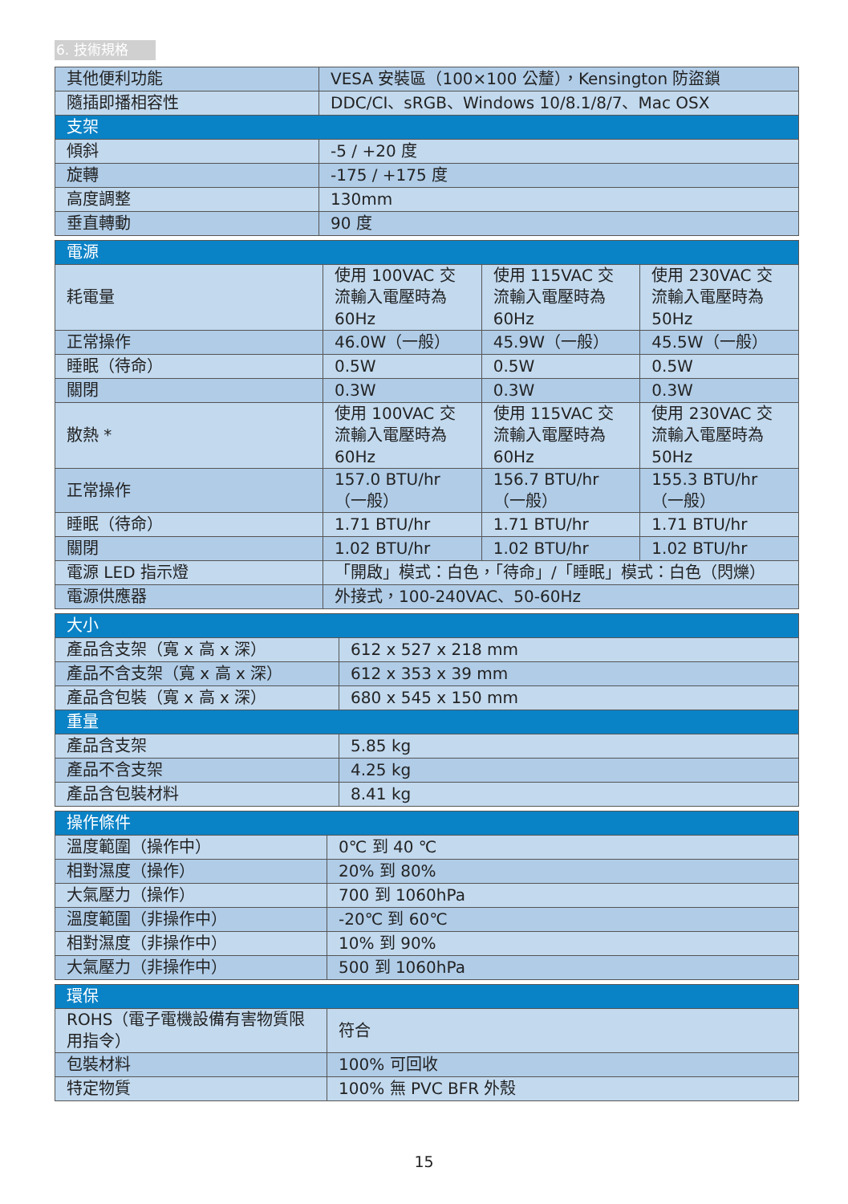6. 技術規格
| 其他便利功能 | VESA 安裝區（100×100 公釐），Kensington 防盜鎖 |
| 隨插即播相容性 | DDC/CI、sRGB、Windows 10/8.1/8/7、Mac OSX |
| 支架 | |
| 傾斜 | -5 / +20 度 |
| 旋轉 | -175 / +175 度 |
| 高度調整 | 130mm |
| 垂直轉動 | 90 度 |
| 電源 | | | |
| --- | --- | --- | --- |
| 耗電量 | 使用 100VAC 交流輸入電壓時為 60Hz | 使用 115VAC 交流輸入電壓時為 60Hz | 使用 230VAC 交流輸入電壓時為 50Hz |
| 正常操作 | 46.0W（一般） | 45.9W（一般） | 45.5W（一般） |
| 睡眠（待命） | 0.5W | 0.5W | 0.5W |
| 關閉 | 0.3W | 0.3W | 0.3W |
| 散熱 * | 使用 100VAC 交流輸入電壓時為 60Hz | 使用 115VAC 交流輸入電壓時為 60Hz | 使用 230VAC 交流輸入電壓時為 50Hz |
| 正常操作 | 157.0 BTU/hr（一般） | 156.7 BTU/hr（一般） | 155.3 BTU/hr（一般） |
| 睡眠（待命） | 1.71 BTU/hr | 1.71 BTU/hr | 1.71 BTU/hr |
| 關閉 | 1.02 BTU/hr | 1.02 BTU/hr | 1.02 BTU/hr |
| 電源 LED 指示燈 | 「開啟」模式：白色，「待命」/「睡眠」模式：白色（閃爍） | | |
| 電源供應器 | 外接式，100-240VAC、50-60Hz | | |
| 大小 | |
| --- | --- |
| 產品含支架（寬 x 高 x 深） | 612 x 527 x 218 mm |
| 產品不含支架（寬 x 高 x 深） | 612 x 353 x 39 mm |
| 產品含包裝（寬 x 高 x 深） | 680 x 545 x 150 mm |
| 重量 | |
| 產品含支架 | 5.85 kg |
| 產品不含支架 | 4.25 kg |
| 產品含包裝材料 | 8.41 kg |
| 操作條件 | |
| --- | --- |
| 溫度範圍（操作中） | 0℃ 到 40 ℃ |
| 相對濕度（操作） | 20% 到 80% |
| 大氣壓力（操作） | 700 到 1060hPa |
| 溫度範圍（非操作中） | -20℃ 到 60℃ |
| 相對濕度（非操作中） | 10% 到 90% |
| 大氣壓力（非操作中） | 500 到 1060hPa |
| 環保 | |
| --- | --- |
| ROHS（電子電機設備有害物質限用指令） | 符合 |
| 包裝材料 | 100% 可回收 |
| 特定物質 | 100% 無 PVC BFR 外殼 |
15